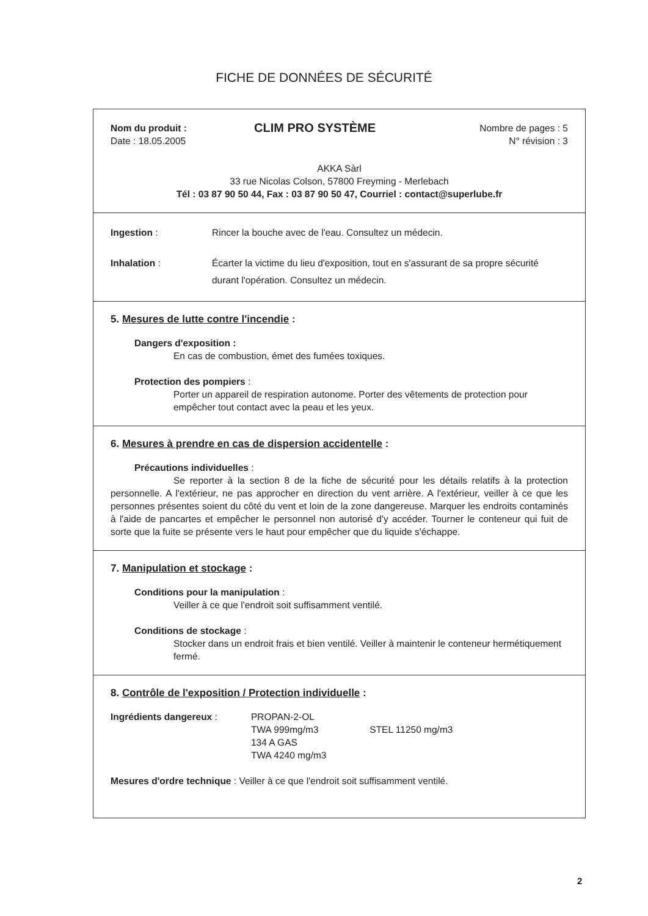FICHE DE DONNÉES DE SÉCURITÉ
Nom du produit :
Date : 18.05.2005
CLIM PRO SYSTÈME
Nombre de pages : 5
N° révision : 3
AKKA Sàrl
33 rue Nicolas Colson, 57800 Freyming - Merlebach
Tél : 03 87 90 50 44, Fax : 03 87 90 50 47, Courriel : contact@superlube.fr
Ingestion : Rincer la bouche avec de l'eau. Consultez un médecin.
Inhalation : Écarter la victime du lieu d'exposition, tout en s'assurant de sa propre sécurité durant l'opération. Consultez un médecin.
5. Mesures de lutte contre l'incendie :
Dangers d'exposition :
En cas de combustion, émet des fumées toxiques.
Protection des pompiers :
Porter un appareil de respiration autonome. Porter des vêtements de protection pour empêcher tout contact avec la peau et les yeux.
6. Mesures à prendre en cas de dispersion accidentelle :
Précautions individuelles :
Se reporter à la section 8 de la fiche de sécurité pour les détails relatifs à la protection personnelle. A l'extérieur, ne pas approcher en direction du vent arrière. A l'extérieur, veiller à ce que les personnes présentes soient du côté du vent et loin de la zone dangereuse. Marquer les endroits contaminés à l'aide de pancartes et empêcher le personnel non autorisé d'y accéder. Tourner le conteneur qui fuit de sorte que la fuite se présente vers le haut pour empêcher que du liquide s'échappe.
7. Manipulation et stockage :
Conditions pour la manipulation :
Veiller à ce que l'endroit soit suffisamment ventilé.
Conditions de stockage :
Stocker dans un endroit frais et bien ventilé. Veiller à maintenir le conteneur hermétiquement fermé.
8. Contrôle de l'exposition / Protection individuelle :
Ingrédients dangereux : PROPAN-2-OL
TWA 999mg/m3 STEL 11250 mg/m3
134 A GAS
TWA 4240 mg/m3
Mesures d'ordre technique : Veiller à ce que l'endroit soit suffisamment ventilé.
2